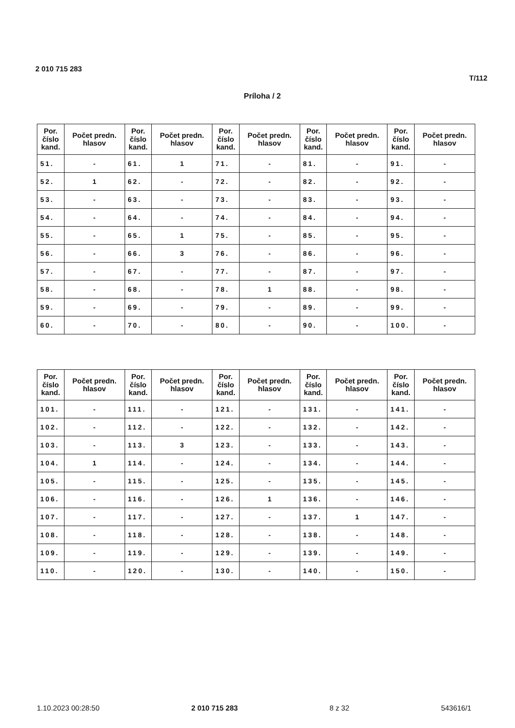2 010 715 283
T/112
Príloha / 2
| Por. číslo kand. | Počet predn. hlasov | Por. číslo kand. | Počet predn. hlasov | Por. číslo kand. | Počet predn. hlasov | Por. číslo kand. | Počet predn. hlasov | Por. číslo kand. | Počet predn. hlasov |
| --- | --- | --- | --- | --- | --- | --- | --- | --- | --- |
| 51. | - | 61. | 1 | 71. | - | 81. | - | 91. | - |
| 52. | 1 | 62. | - | 72. | - | 82. | - | 92. | - |
| 53. | - | 63. | - | 73. | - | 83. | - | 93. | - |
| 54. | - | 64. | - | 74. | - | 84. | - | 94. | - |
| 55. | - | 65. | 1 | 75. | - | 85. | - | 95. | - |
| 56. | - | 66. | 3 | 76. | - | 86. | - | 96. | - |
| 57. | - | 67. | - | 77. | - | 87. | - | 97. | - |
| 58. | - | 68. | - | 78. | 1 | 88. | - | 98. | - |
| 59. | - | 69. | - | 79. | - | 89. | - | 99. | - |
| 60. | - | 70. | - | 80. | - | 90. | - | 100. | - |
| Por. číslo kand. | Počet predn. hlasov | Por. číslo kand. | Počet predn. hlasov | Por. číslo kand. | Počet predn. hlasov | Por. číslo kand. | Počet predn. hlasov | Por. číslo kand. | Počet predn. hlasov |
| --- | --- | --- | --- | --- | --- | --- | --- | --- | --- |
| 101. | - | 111. | - | 121. | - | 131. | - | 141. | - |
| 102. | - | 112. | - | 122. | - | 132. | - | 142. | - |
| 103. | - | 113. | 3 | 123. | - | 133. | - | 143. | - |
| 104. | 1 | 114. | - | 124. | - | 134. | - | 144. | - |
| 105. | - | 115. | - | 125. | - | 135. | - | 145. | - |
| 106. | - | 116. | - | 126. | 1 | 136. | - | 146. | - |
| 107. | - | 117. | - | 127. | - | 137. | 1 | 147. | - |
| 108. | - | 118. | - | 128. | - | 138. | - | 148. | - |
| 109. | - | 119. | - | 129. | - | 139. | - | 149. | - |
| 110. | - | 120. | - | 130. | - | 140. | - | 150. | - |
1.10.2023 00:28:50 2 010 715 283 8 z 32 543616/1